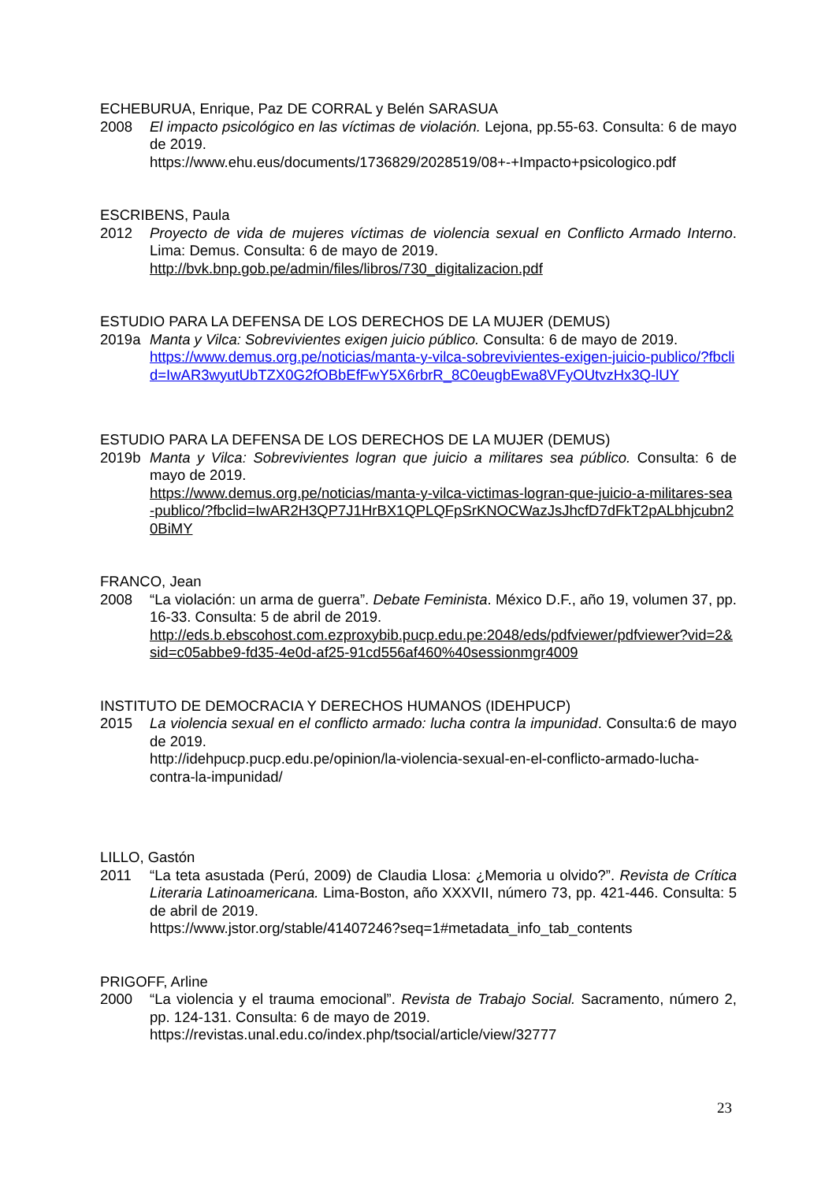ECHEBURUA, Enrique, Paz DE CORRAL y Belén SARASUA
2008 El impacto psicológico en las víctimas de violación. Lejona, pp.55-63. Consulta: 6 de mayo de 2019.
https://www.ehu.eus/documents/1736829/2028519/08+-+Impacto+psicologico.pdf
ESCRIBENS, Paula
2012 Proyecto de vida de mujeres víctimas de violencia sexual en Conflicto Armado Interno. Lima: Demus. Consulta: 6 de mayo de 2019.
http://bvk.bnp.gob.pe/admin/files/libros/730_digitalizacion.pdf
ESTUDIO PARA LA DEFENSA DE LOS DERECHOS DE LA MUJER (DEMUS)
2019a Manta y Vilca: Sobrevivientes exigen juicio público. Consulta: 6 de mayo de 2019.
https://www.demus.org.pe/noticias/manta-y-vilca-sobrevivientes-exigen-juicio-publico/?fbclid=IwAR3wyutUbTZX0G2fOBbEfFwY5X6rbrR_8C0eugbEwa8VFyOUtvzHx3Q-lUY
ESTUDIO PARA LA DEFENSA DE LOS DERECHOS DE LA MUJER (DEMUS)
2019b Manta y Vilca: Sobrevivientes logran que juicio a militares sea público. Consulta: 6 de mayo de 2019.
https://www.demus.org.pe/noticias/manta-y-vilca-victimas-logran-que-juicio-a-militares-sea-publico/?fbclid=IwAR2H3QP7J1HrBX1QPLQFpSrKNOCWazJsJhcfD7dFkT2pALbhjcubn20BiMY
FRANCO, Jean
2008 “La violación: un arma de guerra”. Debate Feminista. México D.F., año 19, volumen 37, pp. 16-33. Consulta: 5 de abril de 2019.
http://eds.b.ebscohost.com.ezproxybib.pucp.edu.pe:2048/eds/pdfviewer/pdfviewer?vid=2&sid=c05abbe9-fd35-4e0d-af25-91cd556af460%40sessionmgr4009
INSTITUTO DE DEMOCRACIA Y DERECHOS HUMANOS (IDEHPUCP)
2015 La violencia sexual en el conflicto armado: lucha contra la impunidad. Consulta:6 de mayo de 2019.
http://idehpucp.pucp.edu.pe/opinion/la-violencia-sexual-en-el-conflicto-armado-lucha-contra-la-impunidad/
LILLO, Gastón
2011 “La teta asustada (Perú, 2009) de Claudia Llosa: ¿Memoria u olvido?”. Revista de Crítica Literaria Latinoamericana. Lima-Boston, año XXXVII, número 73, pp. 421-446. Consulta: 5 de abril de 2019.
https://www.jstor.org/stable/41407246?seq=1#metadata_info_tab_contents
PRIGOFF, Arline
2000 “La violencia y el trauma emocional”. Revista de Trabajo Social. Sacramento, número 2, pp. 124-131. Consulta: 6 de mayo de 2019.
https://revistas.unal.edu.co/index.php/tsocial/article/view/32777
23